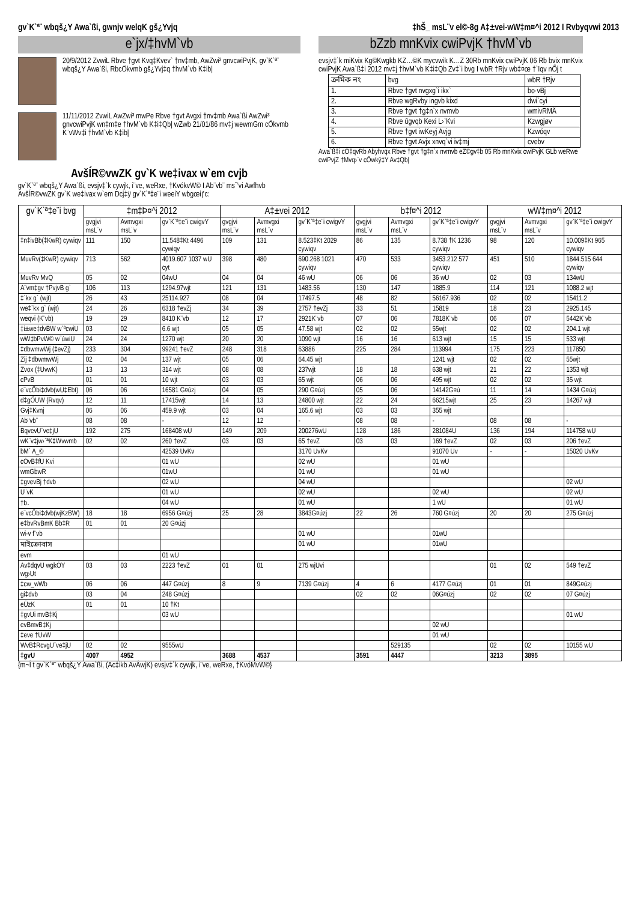gv`K`ª¨ wbqš¿Y Awa`ßi, gwnjv welqK gš¿Yvjq ‡hŠ_ msL¨v el©-8g A‡±vei-wW‡m¤^i 2012 I Rvbyqvwi 2013
e`jx/‡hvM`vb
20/9/2012 ZvwiL Rbve †gvt Kvq‡Kvev` †nv‡mb, AwZwi³ gnvcwiPvjK, gv`K`ª¨ wbqš¿Y Awa`ßi, RbcÖkvmb gš¿Yvj‡q †hvM`vb K‡ib|
11/11/2012 ZvwiL AwZwi³ mwPe Rbve †gvt Avgxi †nv‡mb Awa`ßi AwZwi³ gnvcwiPvjK wn‡m‡e †hvM`vb K‡i‡Qb| wZwb 21/01/86 mv‡j wewmGm cÖkvmb K¨vWv‡i †hvM`vb K‡ib|
AvšÍR©vwZK gv`K we‡ivax w`em cvjb
gv`K`ª¨ wbqš¿Y Awa`ßi, evsjv‡`k cywjk, i¨ve, weRxe, †KvókvW© I Ab¨vb¨ ms¯’vi Awfhvb AvšÍR©vwZK gv`K we‡ivax w`em Dcj‡ÿ gv`K`ª‡e¨i weeiY wbgœiƒc:
bZzb mnKvix cwiPvjK †hvM`vb
evsjv‡`k miKvix Kg©Kwgkb KZ…©K mycvwik K…Z 30Rb mnKvix cwiPvjK 06 Rb bvix mnKvix cwiPvjK Awa`ß‡i 2012 mv‡j †hvM`vb K‡i‡Qb Zv‡`i bvg I wbR †Rjv wb‡¤œ †`Iqv nÕj t
| ক্রমিক নং | bvg | wbR †Rjv |
| 1. | Rbve †gvt nvgxg`i ikx` | bo·vBj |
| 2. | Rbve wgRvby ingvb kixd | dwi`cyi |
| 3. | Rbve †gvt †g‡n`x nvmvb | wmivRMÄ |
| 4. | Rbve ûgvqb Kexi L›`Kvi | Kzwgjøv |
| 5. | Rbve †gvt iwKeyj Avjg | Kzwóqv |
| 6. | Rbve †gvt Avjx xnvq`vi iv‡mj | cvebv |
Awa`ß‡i cÖ‡qvRb Abyhvqx Rbve †gvt †g‡n`x nvmvb eZ©gv‡b 05 Rb mnKvix cwiPvjK GLb weRwe cwiPvjZ †Mvq›`v cÖwkÿ‡Y Av‡Qb|
| gv`K`ª‡e¨i bvg | ‡m‡Þ¤^i 2012 | | | A‡±vei 2012 | | | b‡f¤^i 2012 | | | wW‡m¤^i 2012 | | |
| --- | --- | --- | --- | --- | --- | --- | --- | --- | --- | --- | --- | --- |
| | gvgjvi msL¨v | Avmvgxi msL¨v | gv`K`ª‡e¨i cwigvY | gvgjvi msL¨v | Avmvgxi msL¨v | gv`K`ª‡e¨i cwigvY | gvgjvi msL¨v | Avmvgxi msL¨v | gv`K`ª‡e¨i cwigvY | gvgjvi msL¨v | Avmvgxi msL¨v | gv`K`ª‡e¨i cwigvY |
| ‡n‡ivBb(‡KwR) cywiqv | 111 | 150 | 11.548‡Kt 4496 cywiqv | 109 | 131 | 8.523‡Kt 2029 cywiqv | 86 | 135 | 8.738 †K 1236 cywiqv | 98 | 120 | 10.009‡Kt 965 cywiqv |
| MuvRv(‡KwR) cywiqv | 713 | 562 | 4019.607 1037 wU cyt | 398 | 480 | 690.268 1021 cywiqv | 470 | 533 | 3453.212 577 cywiqv | 451 | 510 | 1844.515 644 cywiqv |
| MuvRv MvQ | 05 | 02 | 04wU | 04 | 04 | 46 wU | 06 | 06 | 36 wU | 02 | 03 | 134wU |
| A¨vm‡gv †PvjvB g` | 106 | 113 | 1294.97wjt | 121 | 131 | 1483.56 | 130 | 147 | 1885.9 | 114 | 121 | 1088.2 wjt |
| ‡`kx g` (wjt) | 26 | 43 | 25114.927 | 08 | 04 | 17497.5 | 48 | 82 | 56167.936 | 02 | 02 | 15411.2 |
| we‡`kx g` (wjt) | 24 | 26 | 6318 †evZj | 34 | 39 | 2757 †evZj | 33 | 51 | 15819 | 18 | 23 | 2925.145 |
| weqvi (K¨vb) | 19 | 29 | 8410 K¨vb | 12 | 17 | 2921K¨vb | 07 | 06 | 7818K¨vb | 06 | 07 | 5442K¨vb |
| ‡i±we‡dvBW w`ªcwiU | 03 | 02 | 6.6 wjt | 05 | 05 | 47.58 wjt | 02 | 02 | 55wjt | 02 | 02 | 204.1 wjt |
| wW‡bPvW© w¯úwiU | 24 | 24 | 1270 wjt | 20 | 20 | 1090 wjt | 16 | 16 | 613 wjt | 15 | 15 | 533 wjt |
| ‡dbwmwWj (‡evZj) | 233 | 304 | 99241 †evZ | 248 | 318 | 63886 | 225 | 284 | 113994 | 175 | 223 | 117850 |
| Zij ‡dbwmwWj | 02 | 04 | 137 wjt | 05 | 06 | 64.45 wjt | | | 1241 wjt | 02 | 02 | 55wjt |
| Zvox (‡UvwK) | 13 | 13 | 314 wjt | 08 | 08 | 237wjt | 18 | 18 | 638 wjt | 21 | 22 | 1353 wjt |
| cPvB | 01 | 01 | 10 wjt | 03 | 03 | 65 wjt | 06 | 06 | 495 wjt | 02 | 02 | 35 wjt |
| e¨vcÖbi‡dvb(wU‡Ebt) | 06 | 06 | 16581 G¤úzj | 04 | 05 | 290 G¤úzj | 05 | 06 | 14142G¤ú | 11 | 14 | 1434 G¤úzj |
| d‡gÖUW (Rvqv) | 12 | 11 | 17415wjt | 14 | 13 | 24800 wjt | 22 | 24 | 66215wjt | 25 | 23 | 14267 wjt |
| Gvj‡Kvnj | 06 | 06 | 459.9 wjt | 03 | 04 | 165.6 wjt | 03 | 03 | 355 wjt | | | |
| Ab¨vb¨ | 08 | 08 | - | 12 | 12 | - | 08 | 08 | - | 08 | 08 | - |
| BqvevU¨ve‡jU | 192 | 275 | 168408 wU | 149 | 209 | 200276wU | 128 | 186 | 281084U | 136 | 194 | 114758 wU |
| wK¨v‡jw›`ªK‡Wvwmb | 02 | 02 | 260 †evZ | 03 | 03 | 65 †evZ | 03 | 03 | 169 †evZ | 02 | 03 | 206 †evZ |
| bM` A_© | | | 42539 UvKv | | | 3170 UvKv | | | 91070 Uv | - | - | 15020 UvKv |
| cÖvB‡fU Kvi | | | 01 wU | | | 02 wU | | | 01 wU | | | |
| wmGbwR | | | 01wU | | | 01 wU | | | 01 wU | | | |
| ‡gvevBj †dvb | | | 02 wU | | | 04 wU | | | | | | 02 wU |
| U¨vK | | | 01 wU | | | 02 wU | | | 02 wU | | | 02 wU |
| †b․ | | | 04 wU | | | 01 wU | | | 1 wU | | | 01 wU |
| e¨vcÖbi‡dvb(wjKzBW) | 18 | 18 | 6956 G¤úzj | 25 | 28 | 3843G¤úzj | 22 | 26 | 760 G¤úzj | 20 | 20 | 275 G¤úzj |
| e‡bvRvBmK Bb‡R | 01 | 01 | 20 G¤úzj | | | | | | | | | |
| wi·v f¨vb | | | | | | 01 wU | | | 01wU | | | |
| মাইক্রোবাস | | | | | | 01 wU | | | 01wU | | | |
| evm | | | 01 wU | | | | | | | | | |
| Av‡dqvU wgkÖY wg›Ut | 03 | 03 | 2223 †evZ | 01 | 01 | 275 wjUvi | | | | 01 | 02 | 549 †evZ |
| ‡cw_wWb | 06 | 06 | 447 G¤úzj | 8 | 9 | 7139 G¤úzj | 4 | 6 | 4177 G¤úzj | 01 | 01 | 849G¤úzj |
| gi‡dvb | 03 | 04 | 248 G¤úzj | | | | 02 | 02 | 06G¤úzj | 02 | 02 | 07 G¤úzj |
| eÜzK | 01 | 01 | 10 †Kt | | | | | | | | | |
| ‡gvUi mvB‡Kj | | | 03 wU | | | | | | | | | 01 wU |
| evBmvB‡Kj | | | | | | | | | 02 wU | | | |
| ‡eve †UvW | | | | | | | | | 01 wU | | | |
| WvB‡RcvgU¨ve‡jU | 02 | 02 | 9555wU | | | | | 529135 | | 02 | 02 | 10155 wU |
| ‡gvU | 4007 | 4952 | | 3688 | 4537 | | 3591 | 4447 | | 3213 | 3895 | |
{m~Î t gv`K`ª¨ wbqš¿Y Awa`ßi, (Ac‡ikb AvÂwjK) evsjv‡`k cywjk, i¨ve, weRxe, †KvóMvW©}